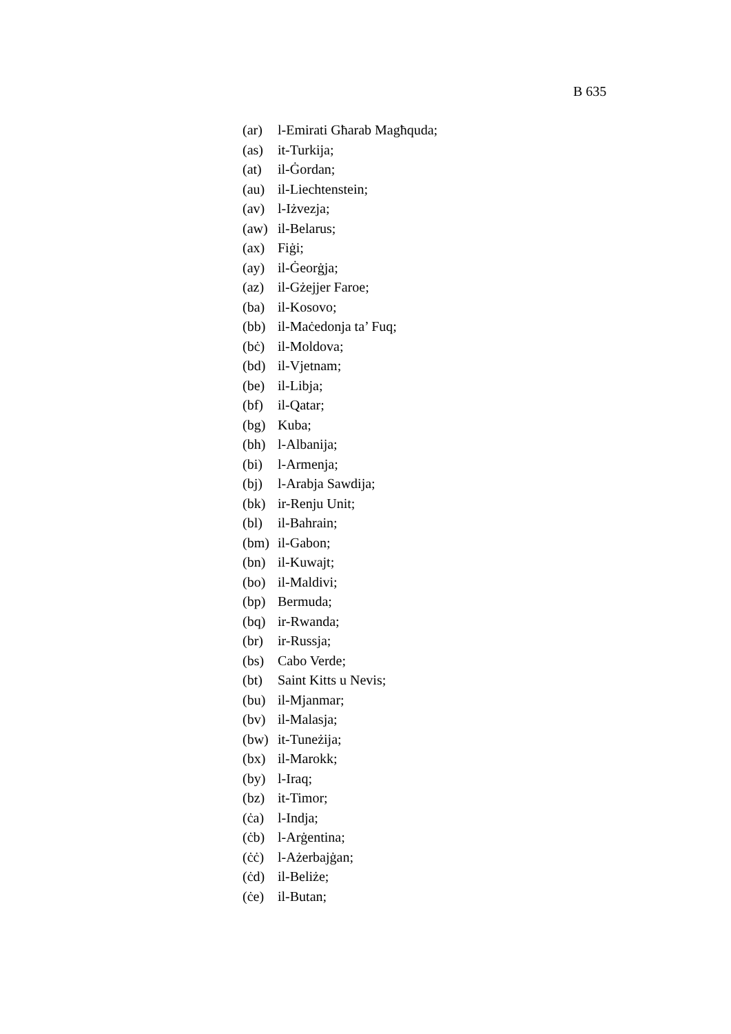B 635
(ar) l-Emirati Għarab Magħquda;
(as) it-Turkija;
(at) il-Ġordan;
(au) il-Liechtenstein;
(av) l-Iżvezja;
(aw) il-Belarus;
(ax) Fiġi;
(ay) il-Ġeorġja;
(az) il-Gżejjer Faroe;
(ba) il-Kosovo;
(bb) il-Maċedonja ta’ Fuq;
(bċ) il-Moldova;
(bd) il-Vjetnam;
(be) il-Libja;
(bf) il-Qatar;
(bg) Kuba;
(bh) l-Albanija;
(bi) l-Armenja;
(bj) l-Arabja Sawdija;
(bk) ir-Renju Unit;
(bl) il-Bahrain;
(bm) il-Gabon;
(bn) il-Kuwajt;
(bo) il-Maldivi;
(bp) Bermuda;
(bq) ir-Rwanda;
(br) ir-Russja;
(bs) Cabo Verde;
(bt) Saint Kitts u Nevis;
(bu) il-Mjanmar;
(bv) il-Malasja;
(bw) it-Tuneżija;
(bx) il-Marokk;
(by) l-Iraq;
(bz) it-Timor;
(ċa) l-Indja;
(ċb) l-Arġentina;
(ċċ) l-Ażerbajġan;
(ċd) il-Beliże;
(ċe) il-Butan;